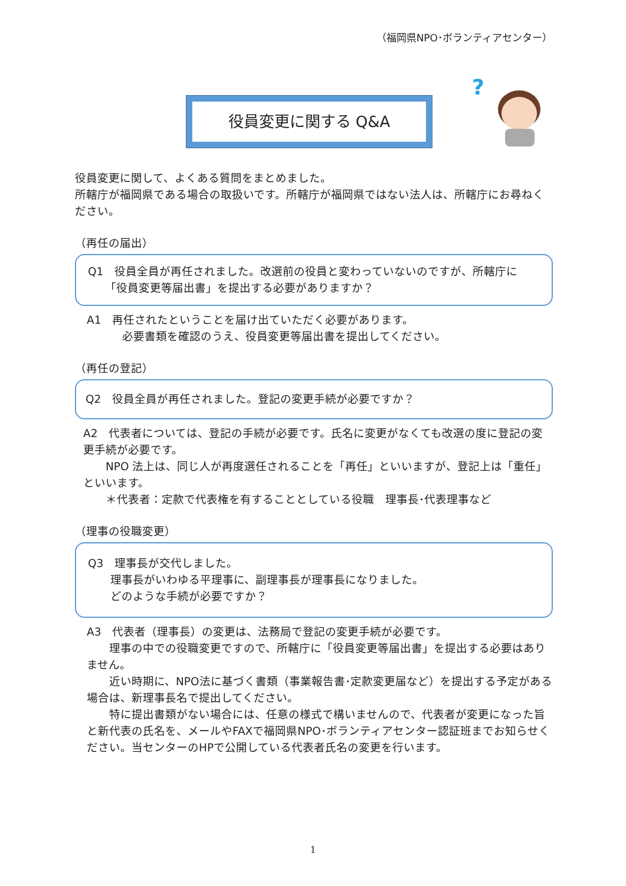（福岡県NPO･ボランティアセンター）
役員変更に関する Q&A
?
役員変更に関して、よくある質問をまとめました。
所轄庁が福岡県である場合の取扱いです。所轄庁が福岡県ではない法人は、所轄庁にお尋ねください。
（再任の届出）
Q1　役員全員が再任されました。改選前の役員と変わっていないのですが、所轄庁に
　　「役員変更等届出書」を提出する必要がありますか？
A1　再任されたということを届け出ていただく必要があります。
必要書類を確認のうえ、役員変更等届出書を提出してください。
（再任の登記）
Q2　役員全員が再任されました。登記の変更手続が必要ですか？
A2　代表者については、登記の手続が必要です。氏名に変更がなくても改選の度に登記の変更手続が必要です。
　　NPO 法上は、同じ人が再度選任されることを「再任」といいますが、登記上は「重任」といいます。
　　＊代表者：定款で代表権を有することとしている役職　理事長･代表理事など
（理事の役職変更）
Q3　理事長が交代しました。
　　理事長がいわゆる平理事に、副理事長が理事長になりました。
　　どのような手続が必要ですか？
A3　代表者（理事長）の変更は、法務局で登記の変更手続が必要です。
　　理事の中での役職変更ですので、所轄庁に「役員変更等届出書」を提出する必要はありません。
　　近い時期に、NPO法に基づく書類（事業報告書･定款変更届など）を提出する予定がある場合は、新理事長名で提出してください。
　　特に提出書類がない場合には、任意の様式で構いませんので、代表者が変更になった旨と新代表の氏名を、メールやFAXで福岡県NPO･ボランティアセンター認証班までお知らせください。当センターのHPで公開している代表者氏名の変更を行います。
1